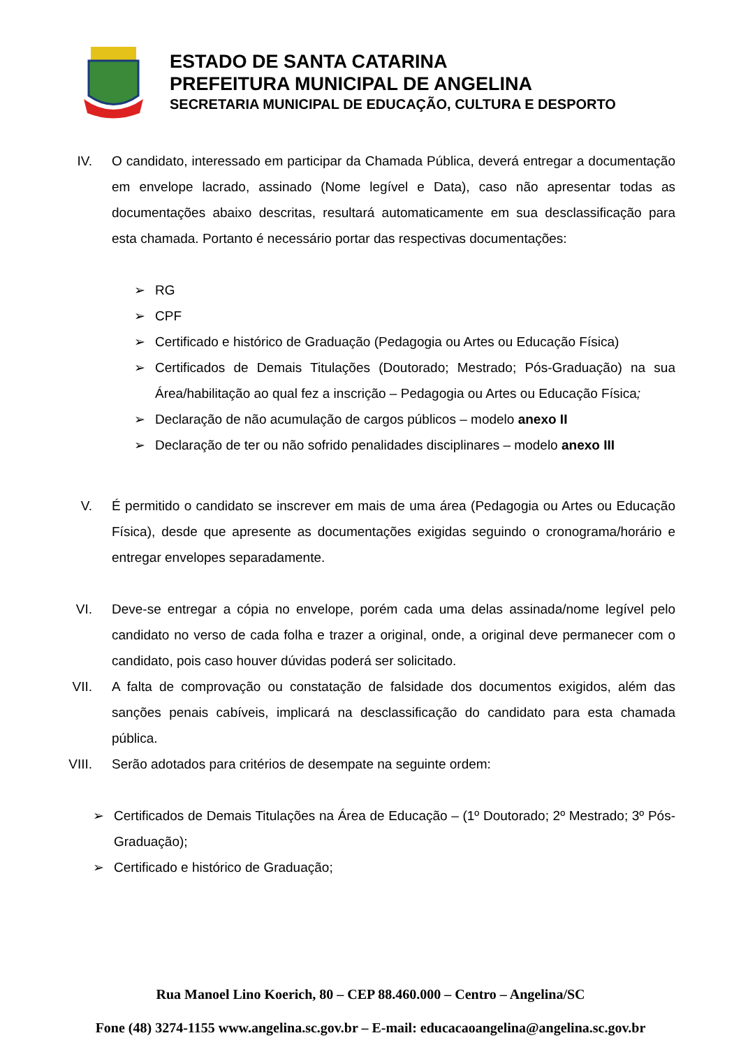ESTADO DE SANTA CATARINA
PREFEITURA MUNICIPAL DE ANGELINA
SECRETARIA MUNICIPAL DE EDUCAÇÃO, CULTURA E DESPORTO
IV. O candidato, interessado em participar da Chamada Pública, deverá entregar a documentação em envelope lacrado, assinado (Nome legível e Data), caso não apresentar todas as documentações abaixo descritas, resultará automaticamente em sua desclassificação para esta chamada. Portanto é necessário portar das respectivas documentações:
➢ RG
➢ CPF
➢ Certificado e histórico de Graduação (Pedagogia ou Artes ou Educação Física)
➢ Certificados de Demais Titulações (Doutorado; Mestrado; Pós-Graduação) na sua Área/habilitação ao qual fez a inscrição – Pedagogia ou Artes ou Educação Física;
➢ Declaração de não acumulação de cargos públicos – modelo anexo II
➢ Declaração de ter ou não sofrido penalidades disciplinares – modelo anexo III
V. É permitido o candidato se inscrever em mais de uma área (Pedagogia ou Artes ou Educação Física), desde que apresente as documentações exigidas seguindo o cronograma/horário e entregar envelopes separadamente.
VI. Deve-se entregar a cópia no envelope, porém cada uma delas assinada/nome legível pelo candidato no verso de cada folha e trazer a original, onde, a original deve permanecer com o candidato, pois caso houver dúvidas poderá ser solicitado.
VII. A falta de comprovação ou constatação de falsidade dos documentos exigidos, além das sanções penais cabíveis, implicará na desclassificação do candidato para esta chamada pública.
VIII. Serão adotados para critérios de desempate na seguinte ordem:
➢ Certificados de Demais Titulações na Área de Educação – (1º Doutorado; 2º Mestrado; 3º Pós-Graduação);
➢ Certificado e histórico de Graduação;
Rua Manoel Lino Koerich, 80 – CEP 88.460.000 – Centro – Angelina/SC
Fone (48) 3274-1155 www.angelina.sc.gov.br – E-mail: educacaoangelina@angelina.sc.gov.br